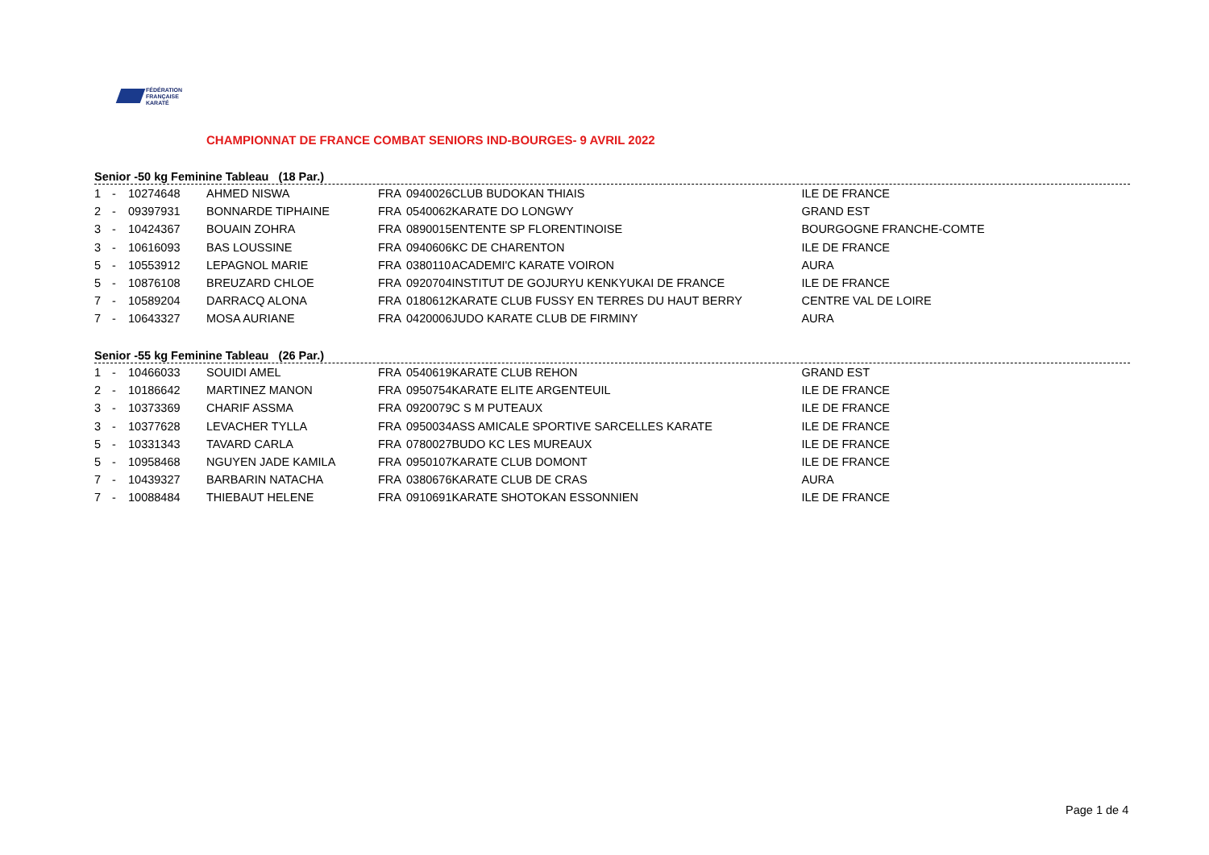FÉDÉRATION
FRANÇAISE
KARATÉ
CHAMPIONNAT DE FRANCE COMBAT SENIORS IND-BOURGES- 9 AVRIL 2022
Senior -50 kg Feminine Tableau (18 Par.)
| 1 | - | 10274648 | AHMED NISWA | FRA | 0940026 | CLUB BUDOKAN THIAIS | ILE DE FRANCE |
| 2 | - | 09397931 | BONNARDE TIPHAINE | FRA | 0540062 | KARATE DO LONGWY | GRAND EST |
| 3 | - | 10424367 | BOUAIN ZOHRA | FRA | 0890015 | ENTENTE SP FLORENTINOISE | BOURGOGNE FRANCHE-COMTE |
| 3 | - | 10616093 | BAS LOUSSINE | FRA | 0940606 | KC DE CHARENTON | ILE DE FRANCE |
| 5 | - | 10553912 | LEPAGNOL MARIE | FRA | 0380110 | ACADEMI'C KARATE VOIRON | AURA |
| 5 | - | 10876108 | BREUZARD CHLOE | FRA | 0920704 | INSTITUT DE GOJURYU KENKYUKAI DE FRANCE | ILE DE FRANCE |
| 7 | - | 10589204 | DARRACQ ALONA | FRA | 0180612 | KARATE CLUB FUSSY EN TERRES DU HAUT BERRY | CENTRE VAL DE LOIRE |
| 7 | - | 10643327 | MOSA AURIANE | FRA | 0420006 | JUDO KARATE CLUB DE FIRMINY | AURA |
Senior -55 kg Feminine Tableau (26 Par.)
| 1 | - | 10466033 | SOUIDI AMEL | FRA | 0540619 | KARATE CLUB REHON | GRAND EST |
| 2 | - | 10186642 | MARTINEZ MANON | FRA | 0950754 | KARATE ELITE ARGENTEUIL | ILE DE FRANCE |
| 3 | - | 10373369 | CHARIF ASSMA | FRA | 0920079 | C S M PUTEAUX | ILE DE FRANCE |
| 3 | - | 10377628 | LEVACHER TYLLA | FRA | 0950034 | ASS AMICALE SPORTIVE SARCELLES KARATE | ILE DE FRANCE |
| 5 | - | 10331343 | TAVARD CARLA | FRA | 0780027 | BUDO KC LES MUREAUX | ILE DE FRANCE |
| 5 | - | 10958468 | NGUYEN JADE KAMILA | FRA | 0950107 | KARATE CLUB DOMONT | ILE DE FRANCE |
| 7 | - | 10439327 | BARBARIN NATACHA | FRA | 0380676 | KARATE CLUB DE CRAS | AURA |
| 7 | - | 10088484 | THIEBAUT HELENE | FRA | 0910691 | KARATE SHOTOKAN ESSONNIEN | ILE DE FRANCE |
Page 1 de 4